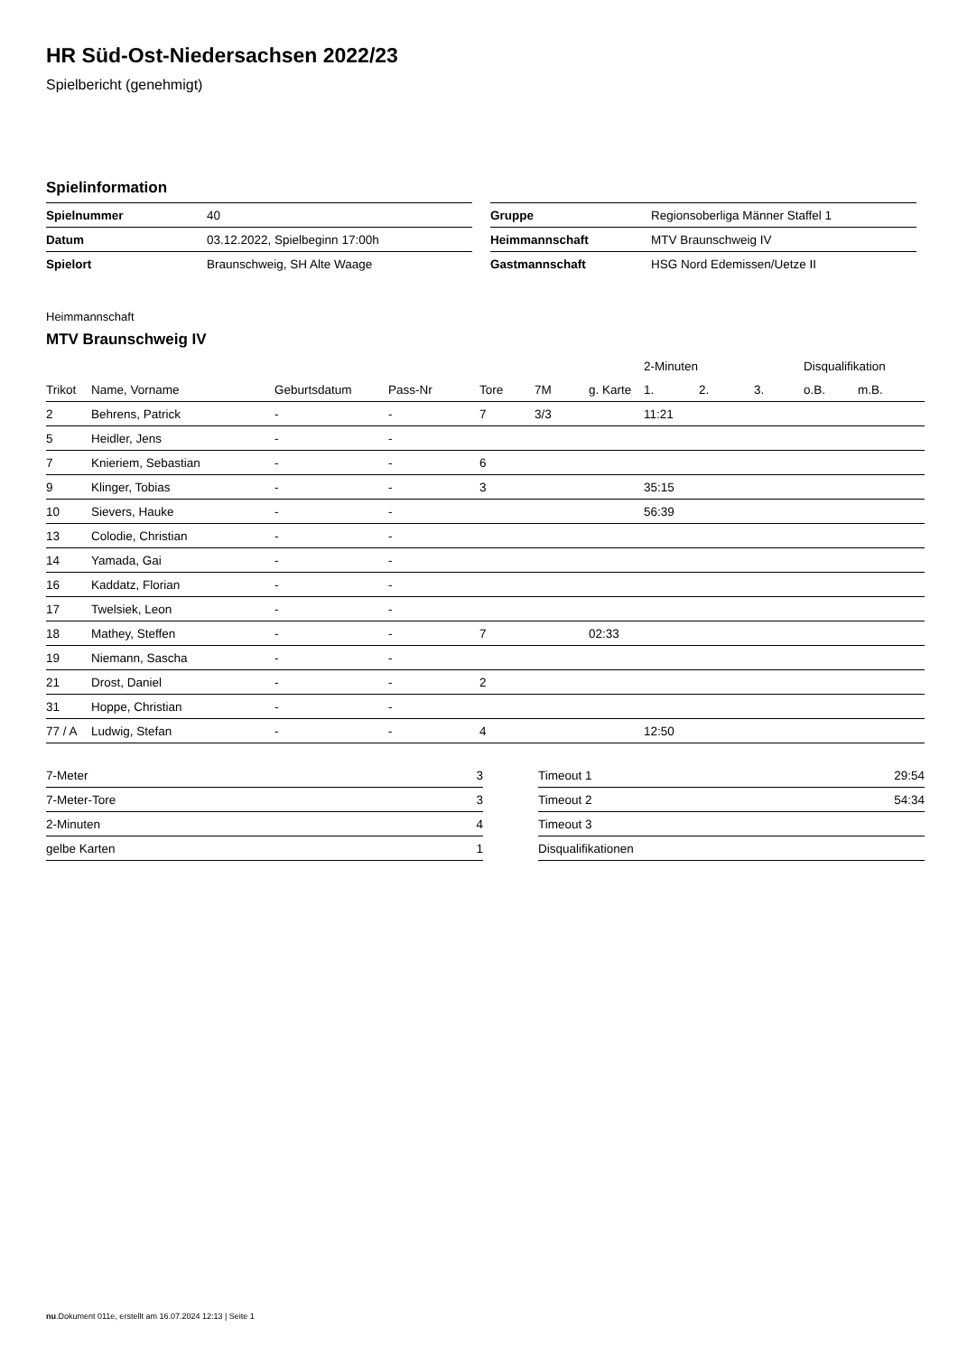HR Süd-Ost-Niedersachsen 2022/23
Spielbericht (genehmigt)
Spielinformation
| Spielnummer | 40 |
| Datum | 03.12.2022, Spielbeginn 17:00h |
| Spielort | Braunschweig, SH Alte Waage |
| Gruppe | Regionsoberliga Männer Staffel 1 |
| Heimmannschaft | MTV Braunschweig IV |
| Gastmannschaft | HSG Nord Edemissen/Uetze II |
Heimmannschaft
MTV Braunschweig IV
| | | | | | | | 2-Minuten | | | Disqualifikation | |
| --- | --- | --- | --- | --- | --- | --- | --- | --- | --- | --- | --- |
| Trikot | Name, Vorname | Geburtsdatum | Pass-Nr | Tore | 7M | g. Karte | 1. | 2. | 3. | o.B. | m.B. |
| 2 | Behrens, Patrick | - | - | 7 | 3/3 | | 11:21 | | | | |
| 5 | Heidler, Jens | - | - | | | | | | | | |
| 7 | Knieriem, Sebastian | - | - | 6 | | | | | | | |
| 9 | Klinger, Tobias | - | - | 3 | | | 35:15 | | | | |
| 10 | Sievers, Hauke | - | - | | | | 56:39 | | | | |
| 13 | Colodie, Christian | - | - | | | | | | | | |
| 14 | Yamada, Gai | - | - | | | | | | | | |
| 16 | Kaddatz, Florian | - | - | | | | | | | | |
| 17 | Twelsiek, Leon | - | - | | | | | | | | |
| 18 | Mathey, Steffen | - | - | 7 | | 02:33 | | | | | |
| 19 | Niemann, Sascha | - | - | | | | | | | | |
| 21 | Drost, Daniel | - | - | 2 | | | | | | | |
| 31 | Hoppe, Christian | - | - | | | | | | | | |
| 77 / A | Ludwig, Stefan | - | - | 4 | | | 12:50 | | | | |
| 7-Meter | 3 |
| 7-Meter-Tore | 3 |
| 2-Minuten | 4 |
| gelbe Karten | 1 |
| Timeout 1 | 29:54 |
| Timeout 2 | 54:34 |
| Timeout 3 | |
| Disqualifikationen | |
nu.Dokument 011e, erstellt am 16.07.2024 12:13 | Seite 1